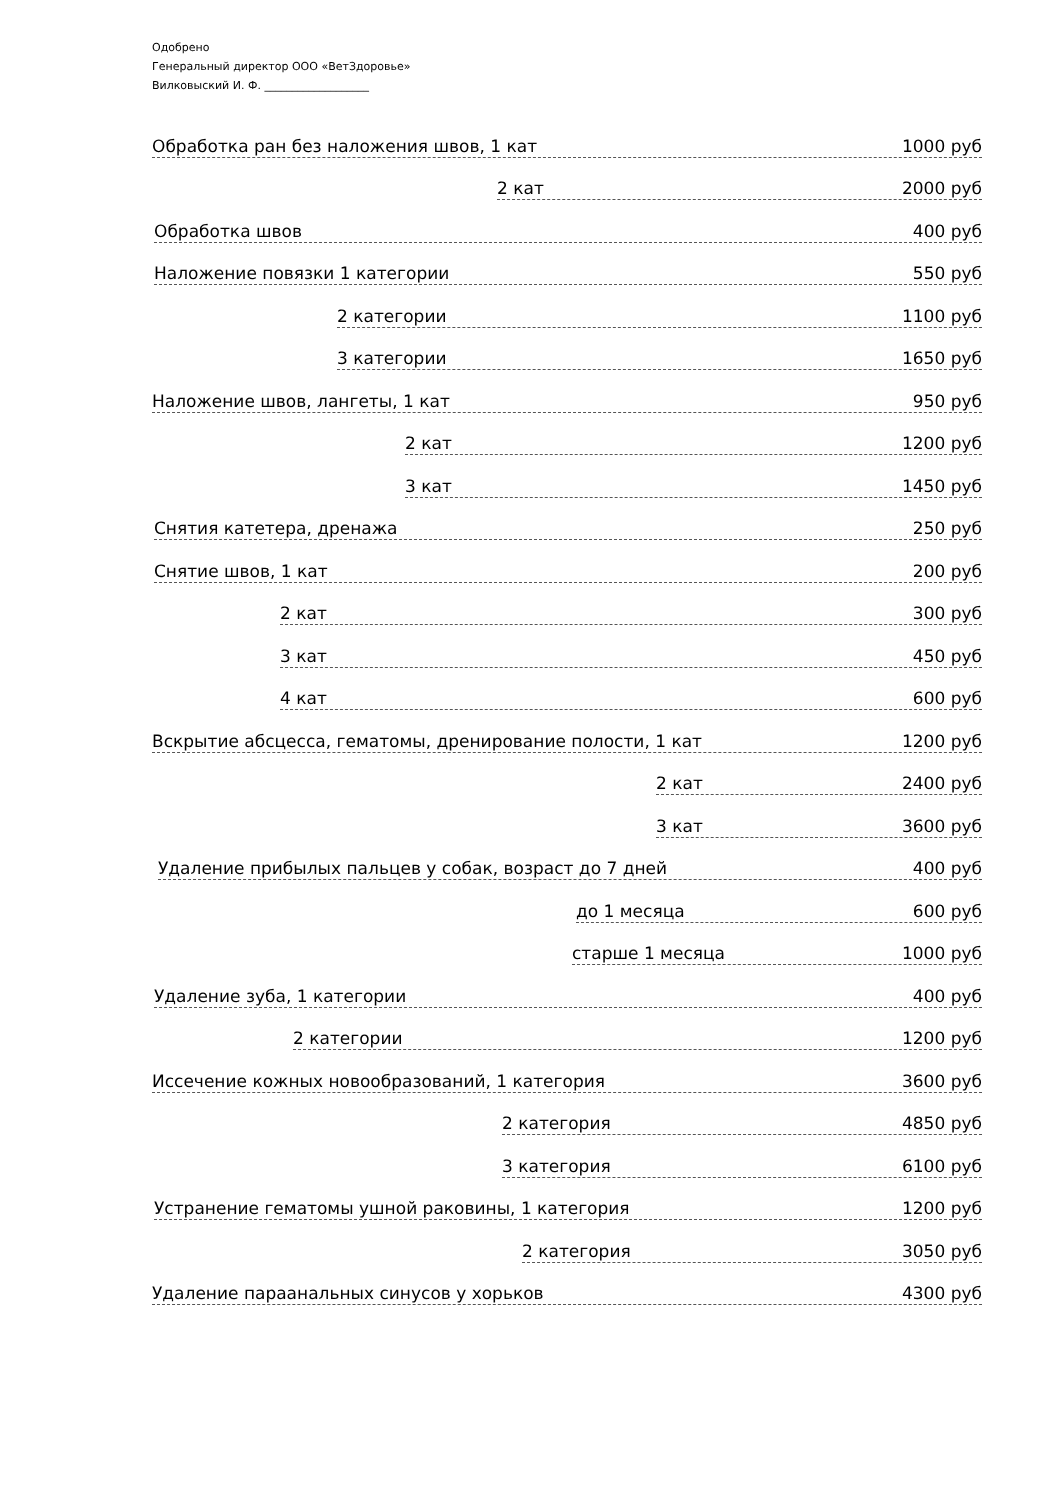Одобрено
Генеральный директор ООО «ВетЗдоровье»
Вилковыский И. Ф. ___________________
Обработка ран без наложения швов, 1 кат 1000 руб
2 кат 2000 руб
Обработка швов 400 руб
Наложение повязки 1 категории 550 руб
2 категории 1100 руб
3 категории 1650 руб
Наложение швов, лангеты, 1 кат 950 руб
2 кат 1200 руб
3 кат 1450 руб
Снятия катетера, дренажа 250 руб
Снятие швов, 1 кат 200 руб
2 кат 300 руб
3 кат 450 руб
4 кат 600 руб
Вскрытие абсцесса, гематомы, дренирование полости, 1 кат 1200 руб
2 кат 2400 руб
3 кат 3600 руб
Удаление прибылых пальцев у собак, возраст до 7 дней 400 руб
до 1 месяца 600 руб
старше 1 месяца 1000 руб
Удаление зуба, 1 категории 400 руб
2 категории 1200 руб
Иссечение кожных новообразований, 1 категория 3600 руб
2 категория 4850 руб
3 категория 6100 руб
Устранение гематомы ушной раковины, 1 категория 1200 руб
2 категория 3050 руб
Удаление параанальных синусов у хорьков 4300 руб